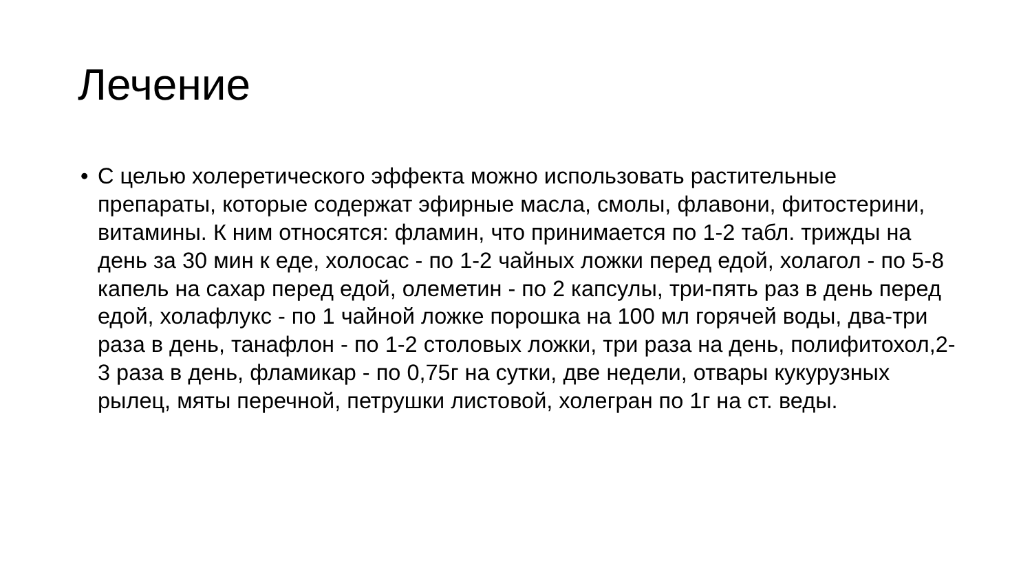Лечение
• С целью холеретического эффекта можно использовать растительные препараты, которые содержат эфирные масла, смолы, флавони, фитостерини, витамины. К ним относятся: фламин, что принимается по 1-2 табл. трижды на день за 30 мин к еде, холосас - по 1-2 чайных ложки перед едой, холагол - по 5-8 капель на сахар перед едой, олеметин - по 2 капсулы, три-пять раз в день перед едой, холафлукс - по 1 чайной ложке порошка на 100 мл горячей воды, два-три раза в день, танафлон - по 1-2 столовых ложки, три раза на день, полифитохол,2-3 раза в день, фламикар - по 0,75г на сутки, две недели, отвары кукурузных рылец, мяты перечной, петрушки листовой, холегран по 1г на ст. веды.